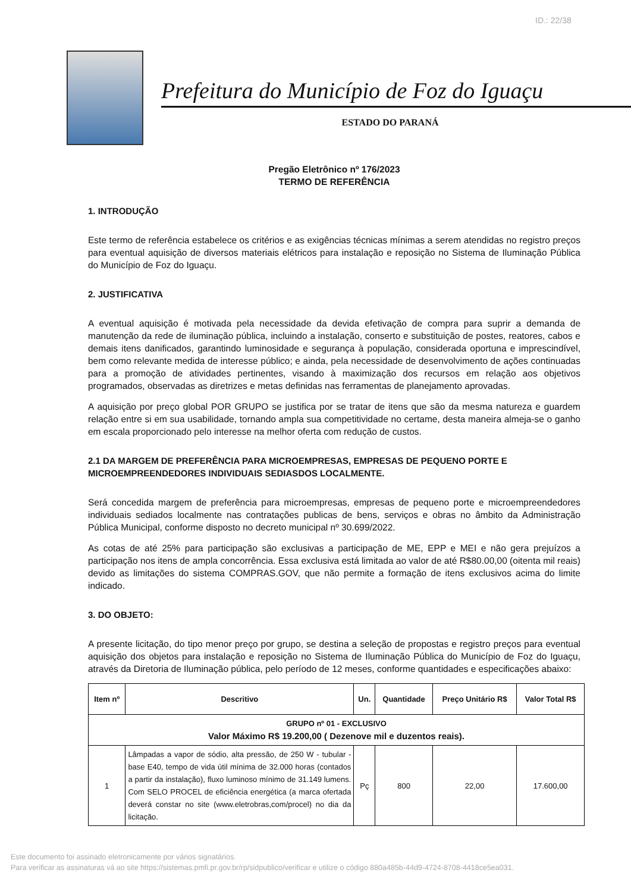ID.: 22/38
Prefeitura do Município de Foz do Iguaçu
ESTADO DO PARANÁ
Pregão Eletrônico nº 176/2023
TERMO DE REFERÊNCIA
1. INTRODUÇÃO
Este termo de referência estabelece os critérios e as exigências técnicas mínimas a serem atendidas no registro preços para eventual aquisição de diversos materiais elétricos para instalação e reposição no Sistema de Iluminação Pública do Município de Foz do Iguaçu.
2. JUSTIFICATIVA
A eventual aquisição é motivada pela necessidade da devida efetivação de compra para suprir a demanda de manutenção da rede de iluminação pública, incluindo a instalação, conserto e substituição de postes, reatores, cabos e demais itens danificados, garantindo luminosidade e segurança à população, considerada oportuna e imprescindível, bem como relevante medida de interesse público; e ainda, pela necessidade de desenvolvimento de ações continuadas para a promoção de atividades pertinentes, visando à maximização dos recursos em relação aos objetivos programados, observadas as diretrizes e metas definidas nas ferramentas de planejamento aprovadas.
A aquisição por preço global POR GRUPO se justifica por se tratar de itens que são da mesma natureza e guardem relação entre si em sua usabilidade, tornando ampla sua competitividade no certame, desta maneira almeja-se o ganho em escala proporcionado pelo interesse na melhor oferta com redução de custos.
2.1 DA MARGEM DE PREFERÊNCIA PARA MICROEMPRESAS, EMPRESAS DE PEQUENO PORTE E MICROEMPREENDEDORES INDIVIDUAIS SEDIASDOS LOCALMENTE.
Será concedida margem de preferência para microempresas, empresas de pequeno porte e microempreendedores individuais sediados localmente nas contratações publicas de bens, serviços e obras no âmbito da Administração Pública Municipal, conforme disposto no decreto municipal nº 30.699/2022.
As cotas de até 25% para participação são exclusivas a participação de ME, EPP e MEI e não gera prejuízos a participação nos itens de ampla concorrência. Essa exclusiva está limitada ao valor de até R$80.00,00 (oitenta mil reais) devido as limitações do sistema COMPRAS.GOV, que não permite a formação de itens exclusivos acima do limite indicado.
3. DO OBJETO:
A presente licitação, do tipo menor preço por grupo, se destina a seleção de propostas e registro preços para eventual aquisição dos objetos para instalação e reposição no Sistema de Iluminação Pública do Município de Foz do Iguaçu, através da Diretoria de Iluminação pública, pelo período de 12 meses, conforme quantidades e especificações abaixo:
| Item nº | Descritivo | Un. | Quantidade | Preço Unitário R$ | Valor Total R$ |
| --- | --- | --- | --- | --- | --- |
| GRUPO nº 01 - EXCLUSIVO Valor Máximo R$ 19.200,00 ( Dezenove mil e duzentos reais). | | | | | |
| 1 | Lâmpadas a vapor de sódio, alta pressão, de 250 W - tubular - base E40, tempo de vida útil mínima de 32.000 horas (contados a partir da instalação), fluxo luminoso mínimo de 31.149 lumens. Com SELO PROCEL de eficiência energética (a marca ofertada deverá constar no site (www.eletrobras,com/procel) no dia da licitação. | Pç | 800 | 22,00 | 17.600,00 |
Este documento foi assinado eletronicamente por vários signatários.
Para verificar as assinaturas vá ao site https://sistemas.pmfi.pr.gov.br/rp/sidpublico/verificar e utilize o código 880a485b-44d9-4724-8708-4418ce5ea031.